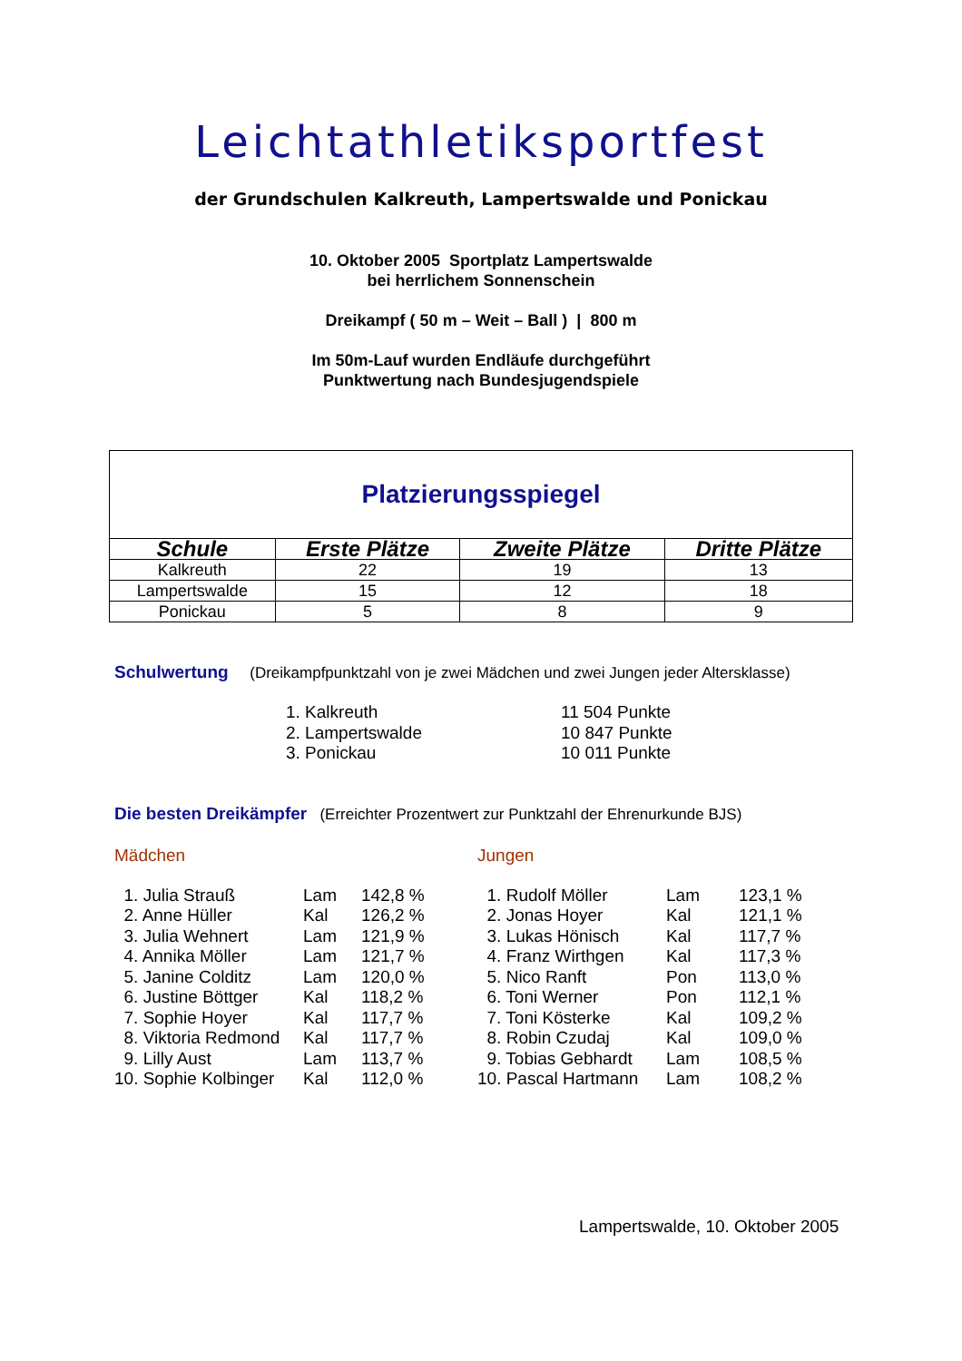Leichtathletiksportfest
der Grundschulen Kalkreuth, Lampertswalde und Ponickau
10. Oktober 2005 Sportplatz Lampertswalde
bei herrlichem Sonnenschein
Dreikampf ( 50 m – Weit – Ball ) | 800 m
Im 50m-Lauf wurden Endläufe durchgeführt
Punktwertung nach Bundesjugendspiele
| Platzierungsspiegel | | | |
| Schule | Erste Plätze | Zweite Plätze | Dritte Plätze |
| Kalkreuth | 22 | 19 | 13 |
| Lampertswalde | 15 | 12 | 18 |
| Ponickau | 5 | 8 | 9 |
Schulwertung (Dreikampfpunktzahl von je zwei Mädchen und zwei Jungen jeder Altersklasse)
| 1. Kalkreuth | 11 504 Punkte |
| 2. Lampertswalde | 10 847 Punkte |
| 3. Ponickau | 10 011 Punkte |
Die besten Dreikämpfer (Erreichter Prozentwert zur Punktzahl der Ehrenurkunde BJS)
Mädchen
| 1. Julia Strauß | Lam | 142,8 % |
| 2. Anne Hüller | Kal | 126,2 % |
| 3. Julia Wehnert | Lam | 121,9 % |
| 4. Annika Möller | Lam | 121,7 % |
| 5. Janine Colditz | Lam | 120,0 % |
| 6. Justine Böttger | Kal | 118,2 % |
| 7. Sophie Hoyer | Kal | 117,7 % |
| 8. Viktoria Redmond | Kal | 117,7 % |
| 9. Lilly Aust | Lam | 113,7 % |
| 10. Sophie Kolbinger | Kal | 112,0 % |
Jungen
| 1. Rudolf Möller | Lam | 123,1 % |
| 2. Jonas Hoyer | Kal | 121,1 % |
| 3. Lukas Hönisch | Kal | 117,7 % |
| 4. Franz Wirthgen | Kal | 117,3 % |
| 5. Nico Ranft | Pon | 113,0 % |
| 6. Toni Werner | Pon | 112,1 % |
| 7. Toni Kösterke | Kal | 109,2 % |
| 8. Robin Czudaj | Kal | 109,0 % |
| 9. Tobias Gebhardt | Lam | 108,5 % |
| 10. Pascal Hartmann | Lam | 108,2 % |
Lampertswalde, 10. Oktober 2005